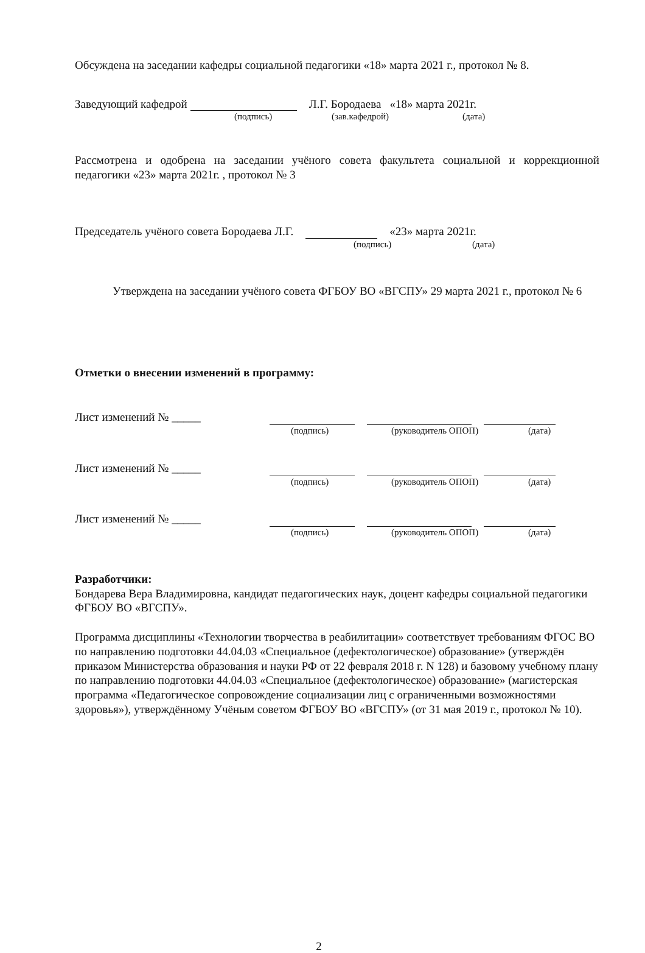Обсуждена на заседании кафедры социальной педагогики «18» марта 2021 г., протокол № 8.
Заведующий кафедрой Л.Г. Бородаева «18» марта 2021г.
(подпись) (зав.кафедрой) (дата)
Рассмотрена и одобрена на заседании учёного совета факультета социальной и коррекционной педагогики «23» марта 2021г. , протокол № 3
Председатель учёного совета Бородаева Л.Г. «23» марта 2021г.
(подпись) (дата)
Утверждена на заседании учёного совета ФГБОУ ВО «ВГСПУ» 29 марта 2021 г., протокол № 6
Отметки о внесении изменений в программу:
Лист изменений № _____
(подпись) (руководитель ОПОП) (дата)
Лист изменений № _____
(подпись) (руководитель ОПОП) (дата)
Лист изменений № _____
(подпись) (руководитель ОПОП) (дата)
Разработчики:
Бондарева Вера Владимировна, кандидат педагогических наук, доцент кафедры социальной педагогики ФГБОУ ВО «ВГСПУ».
Программа дисциплины «Технологии творчества в реабилитации» соответствует требованиям ФГОС ВО по направлению подготовки 44.04.03 «Специальное (дефектологическое) образование» (утверждён приказом Министерства образования и науки РФ от 22 февраля 2018 г. N 128) и базовому учебному плану по направлению подготовки 44.04.03 «Специальное (дефектологическое) образование» (магистерская программа «Педагогическое сопровождение социализации лиц с ограниченными возможностями здоровья»), утверждённому Учёным советом ФГБОУ ВО «ВГСПУ» (от 31 мая 2019 г., протокол № 10).
2